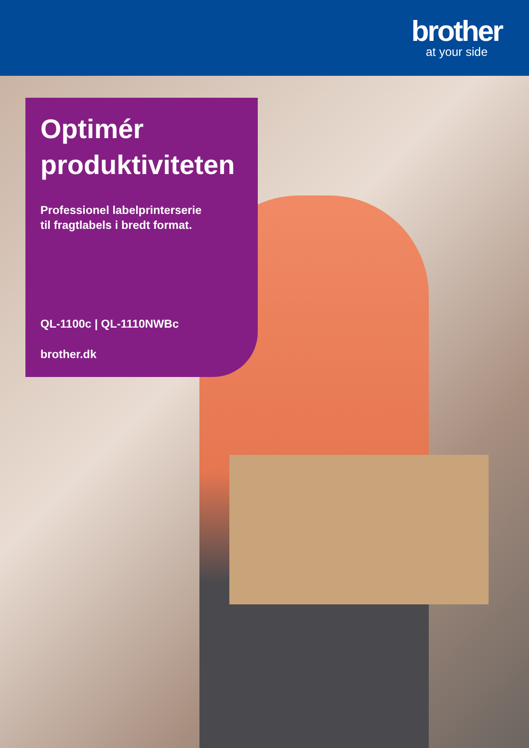brother
at your side
Optimér produktiviteten
Professionel labelprinterserie
til fragtlabels i bredt format.
QL-1100c | QL-1110NWBc
brother.dk